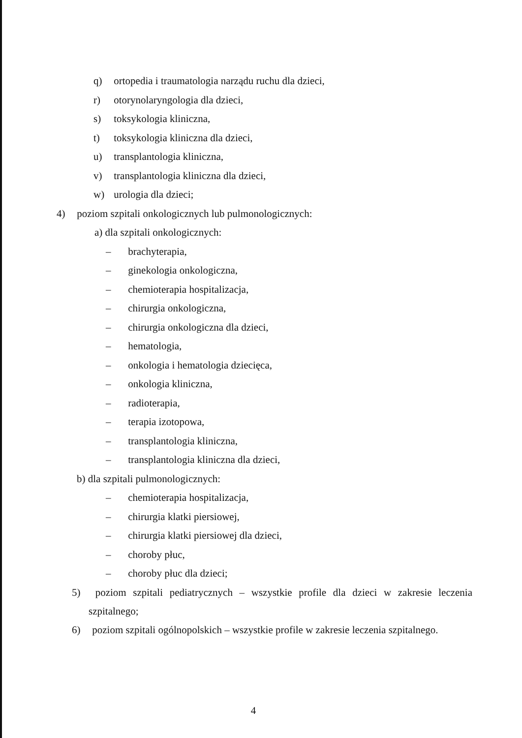q) ortopedia i traumatologia narządu ruchu dla dzieci,
r) otorynolaryngologia dla dzieci,
s) toksykologia kliniczna,
t) toksykologia kliniczna dla dzieci,
u) transplantologia kliniczna,
v) transplantologia kliniczna dla dzieci,
w) urologia dla dzieci;
4) poziom szpitali onkologicznych lub pulmonologicznych:
a) dla szpitali onkologicznych:
– brachyterapia,
– ginekologia onkologiczna,
– chemioterapia hospitalizacja,
– chirurgia onkologiczna,
– chirurgia onkologiczna dla dzieci,
– hematologia,
– onkologia i hematologia dziecięca,
– onkologia kliniczna,
– radioterapia,
– terapia izotopowa,
– transplantologia kliniczna,
– transplantologia kliniczna dla dzieci,
b) dla szpitali pulmonologicznych:
– chemioterapia hospitalizacja,
– chirurgia klatki piersiowej,
– chirurgia klatki piersiowej dla dzieci,
– choroby płuc,
– choroby płuc dla dzieci;
5) poziom szpitali pediatrycznych – wszystkie profile dla dzieci w zakresie leczenia szpitalnego;
6) poziom szpitali ogólnopolskich – wszystkie profile w zakresie leczenia szpitalnego.
4